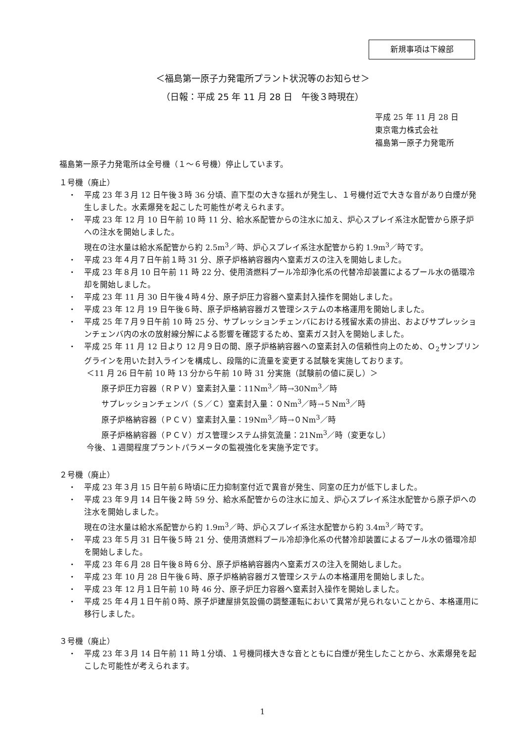新規事項は下線部
＜福島第一原子力発電所プラント状況等のお知らせ＞
（日報：平成 25 年 11 月 28 日　午後３時現在）
平成 25 年 11 月 28 日
東京電力株式会社
福島第一原子力発電所
福島第一原子力発電所は全号機（１～６号機）停止しています。
１号機（廃止）
平成 23 年３月 12 日午後３時 36 分頃、直下型の大きな揺れが発生し、１号機付近で大きな音があり白煙が発生しました。水素爆発を起こした可能性が考えられます。
平成 23 年 12 月 10 日午前 10 時 11 分、給水系配管からの注水に加え、炉心スプレイ系注水配管から原子炉への注水を開始しました。
現在の注水量は給水系配管から約 2.5m<sup>3</sup>／時、炉心スプレイ系注水配管から約 1.9m<sup>3</sup>／時です。
平成 23 年４月７日午前１時 31 分、原子炉格納容器内へ窒素ガスの注入を開始しました。
平成 23 年８月 10 日午前 11 時 22 分、使用済燃料プール冷却浄化系の代替冷却装置によるプール水の循環冷却を開始しました。
平成 23 年 11 月 30 日午後４時４分、原子炉圧力容器へ窒素封入操作を開始しました。
平成 23 年 12 月 19 日午後６時、原子炉格納容器ガス管理システムの本格運用を開始しました。
平成 25 年７月９日午前 10 時 25 分、サプレッションチェンバにおける残留水素の排出、およびサプレッションチェンバ内の水の放射線分解による影響を確認するため、窒素ガス封入を開始しました。
平成 25 年 11 月 12 日より 12 月９日の間、原子炉格納容器への窒素封入の信頼性向上のため、Ｏ<sub>2</sub>サンプリングラインを用いた封入ラインを構成し、段階的に流量を変更する試験を実施しております。
＜11 月 26 日午前 10 時 13 分から午前 10 時 31 分実施（試験前の値に戻し）＞
原子炉圧力容器（ＲＰＶ）窒素封入量：11Nm<sup>3</sup>／時→30Nm<sup>3</sup>／時
サプレッションチェンバ（Ｓ／Ｃ）窒素封入量：０Nm<sup>3</sup>／時→５Nm<sup>3</sup>／時
原子炉格納容器（ＰＣＶ）窒素封入量：19Nm<sup>3</sup>／時→０Nm<sup>3</sup>／時
原子炉格納容器（ＰＣＶ）ガス管理システム排気流量：21Nm<sup>3</sup>／時（変更なし）
今後、１週間程度プラントパラメータの監視強化を実施予定です。
２号機（廃止）
平成 23 年３月 15 日午前６時頃に圧力抑制室付近で異音が発生、同室の圧力が低下しました。
平成 23 年９月 14 日午後２時 59 分、給水系配管からの注水に加え、炉心スプレイ系注水配管から原子炉への注水を開始しました。
現在の注水量は給水系配管から約 1.9m<sup>3</sup>／時、炉心スプレイ系注水配管から約 3.4m<sup>3</sup>／時です。
平成 23 年５月 31 日午後５時 21 分、使用済燃料プール冷却浄化系の代替冷却装置によるプール水の循環冷却を開始しました。
平成 23 年６月 28 日午後８時６分、原子炉格納容器内へ窒素ガスの注入を開始しました。
平成 23 年 10 月 28 日午後６時、原子炉格納容器ガス管理システムの本格運用を開始しました。
平成 23 年 12 月１日午前 10 時 46 分、原子炉圧力容器へ窒素封入操作を開始しました。
平成 25 年４月１日午前０時、原子炉建屋排気設備の調整運転において異常が見られないことから、本格運用に移行しました。
３号機（廃止）
平成 23 年３月 14 日午前 11 時１分頃、１号機同様大きな音とともに白煙が発生したことから、水素爆発を起こした可能性が考えられます。
1